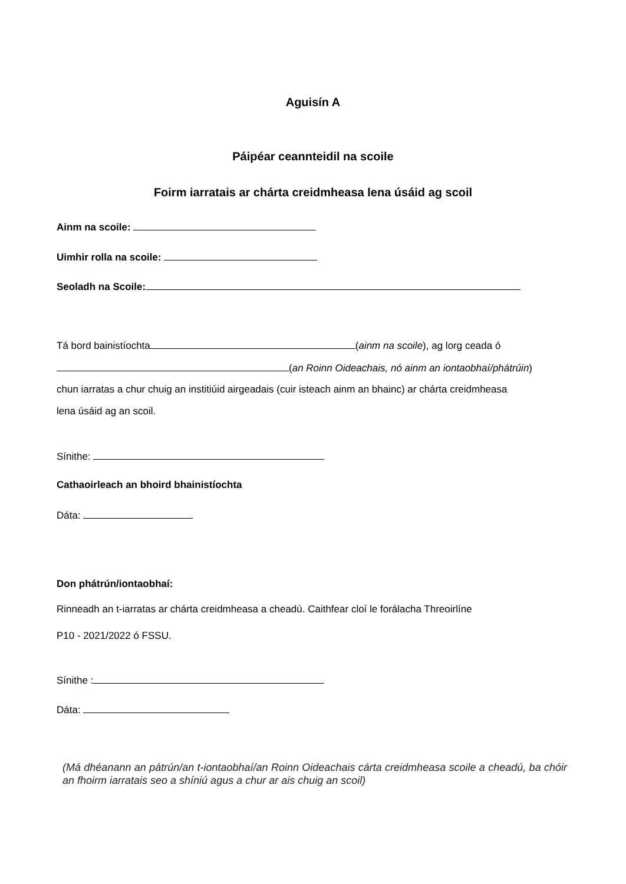Aguisín A
Páipéar ceannteidil na scoile
Foirm iarratais ar chárta creidmheasa lena úsáid ag scoil
Ainm na scoile:
Uimhir rolla na scoile:
Seoladh na Scoile:
Tá bord bainistíochta (ainm na scoile), ag lorg ceada ó
(an Roinn Oideachais, nó ainm an iontaobhaí/phátrúin)
chun iarratas a chur chuig an institiúid airgeadais (cuir isteach ainm an bhainc) ar chárta creidmheasa
lena úsáid ag an scoil.
Sínithe:
Cathaoirleach an bhoird bhainistíochta
Dáta:
Don phátrún/iontaobhaí:
Rinneadh an t-iarratas ar chárta creidmheasa a cheadú. Caithfear cloí le forálacha Threoirlíne
P10 - 2021/2022 ó FSSU.
Sínithe :
Dáta:
(Má dhéanann an pátrún/an t-iontaobhaí/an Roinn Oideachais cárta creidmheasa scoile a cheadú, ba chóir an fhoirm iarratais seo a shíniú agus a chur ar ais chuig an scoil)